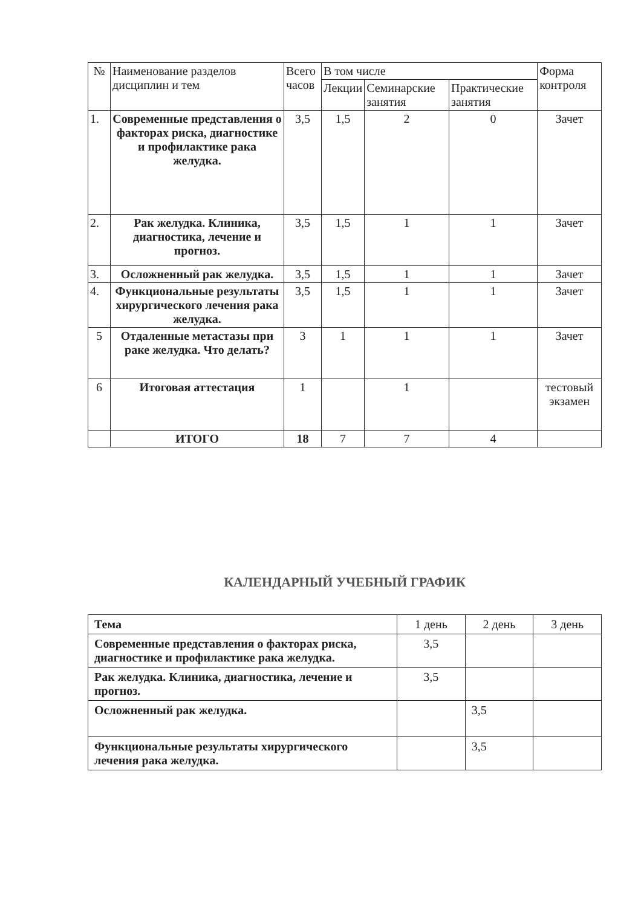| № | Наименование разделов дисциплин и тем | Всего часов | В том числе | | | Форма контроля |
| --- | --- | --- | --- | --- | --- | --- |
| | | | Лекции | Семинарские занятия | Практические занятия | |
| 1. | Современные представления о факторах риска, диагностике и профилактике рака желудка. | 3,5 | 1,5 | 2 | 0 | Зачет |
| 2. | Рак желудка. Клиника, диагностика, лечение и прогноз. | 3,5 | 1,5 | 1 | 1 | Зачет |
| 3. | Осложненный рак желудка. | 3,5 | 1,5 | 1 | 1 | Зачет |
| 4. | Функциональные результаты хирургического лечения рака желудка. | 3,5 | 1,5 | 1 | 1 | Зачет |
| 5 | Отдаленные метастазы при раке желудка. Что делать? | 3 | 1 | 1 | 1 | Зачет |
| 6 | Итоговая аттестация | 1 | | 1 | | тестовый экзамен |
| | ИТОГО | 18 | 7 | 7 | 4 | |
КАЛЕНДАРНЫЙ УЧЕБНЫЙ ГРАФИК
| Тема | 1 день | 2 день | 3 день |
| Современные представления о факторах риска, диагностике и профилактике рака желудка. | 3,5 | | |
| Рак желудка. Клиника, диагностика, лечение и прогноз. | 3,5 | | |
| Осложненный рак желудка. | | 3,5 | |
| Функциональные результаты хирургического лечения рака желудка. | | 3,5 | |